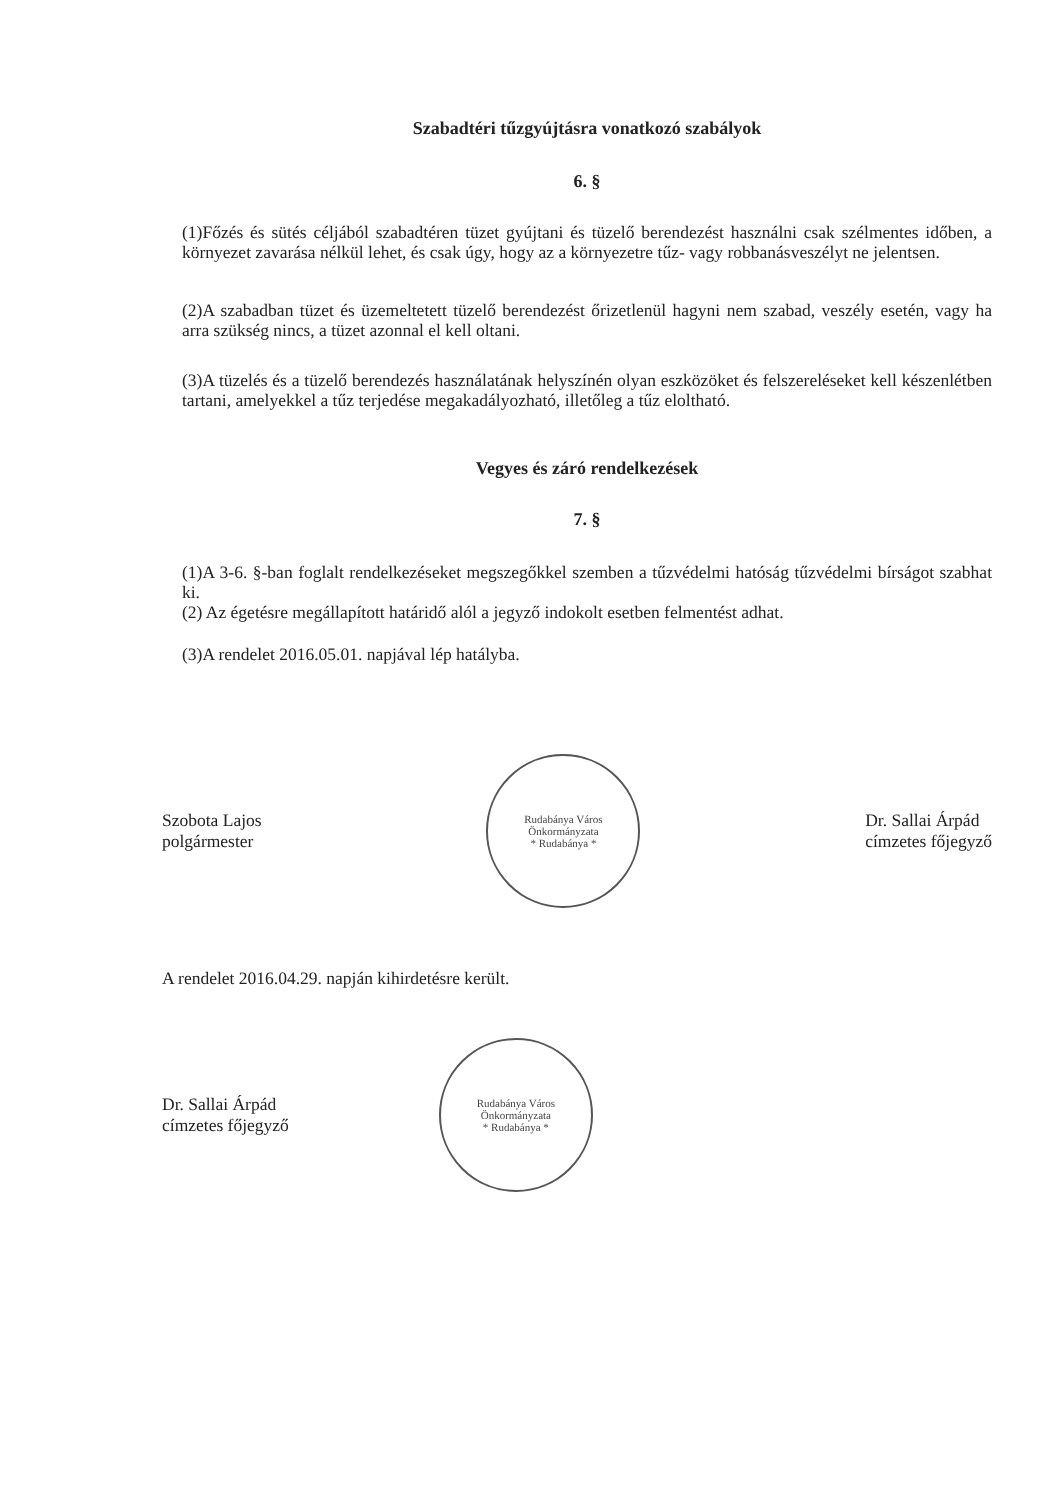Szabadtéri tűzgyújtásra vonatkozó szabályok
6. §
(1)Főzés és sütés céljából szabadtéren tüzet gyújtani és tüzelő berendezést használni csak szélmentes időben, a környezet zavarása nélkül lehet, és csak úgy, hogy az a környezetre tűz- vagy robbanásveszélyt ne jelentsen.
(2)A szabadban tüzet és üzemeltetett tüzelő berendezést őrizetlenül hagyni nem szabad, veszély esetén, vagy ha arra szükség nincs, a tüzet azonnal el kell oltani.
(3)A tüzelés és a tüzelő berendezés használatának helyszínén olyan eszközöket és felszereléseket kell készenlétben tartani, amelyekkel a tűz terjedése megakadályozható, illetőleg a tűz eloltható.
Vegyes és záró rendelkezések
7. §
(1)A 3-6. §-ban foglalt rendelkezéseket megszegőkkel szemben a tűzvédelmi hatóság tűzvédelmi bírságot szabhat ki.
(2) Az égetésre megállapított határidő alól a jegyző indokolt esetben felmentést adhat.
(3)A rendelet 2016.05.01. napjával lép hatályba.
Szobota Lajos
polgármester
Rudabánya Város Önkormányzata
* Rudabánya *
Dr. Sallai Árpád
címzetes főjegyző
A rendelet 2016.04.29. napján kihirdetésre került.
Dr. Sallai Árpád
címzetes főjegyző
Rudabánya Város Önkormányzata
* Rudabánya *